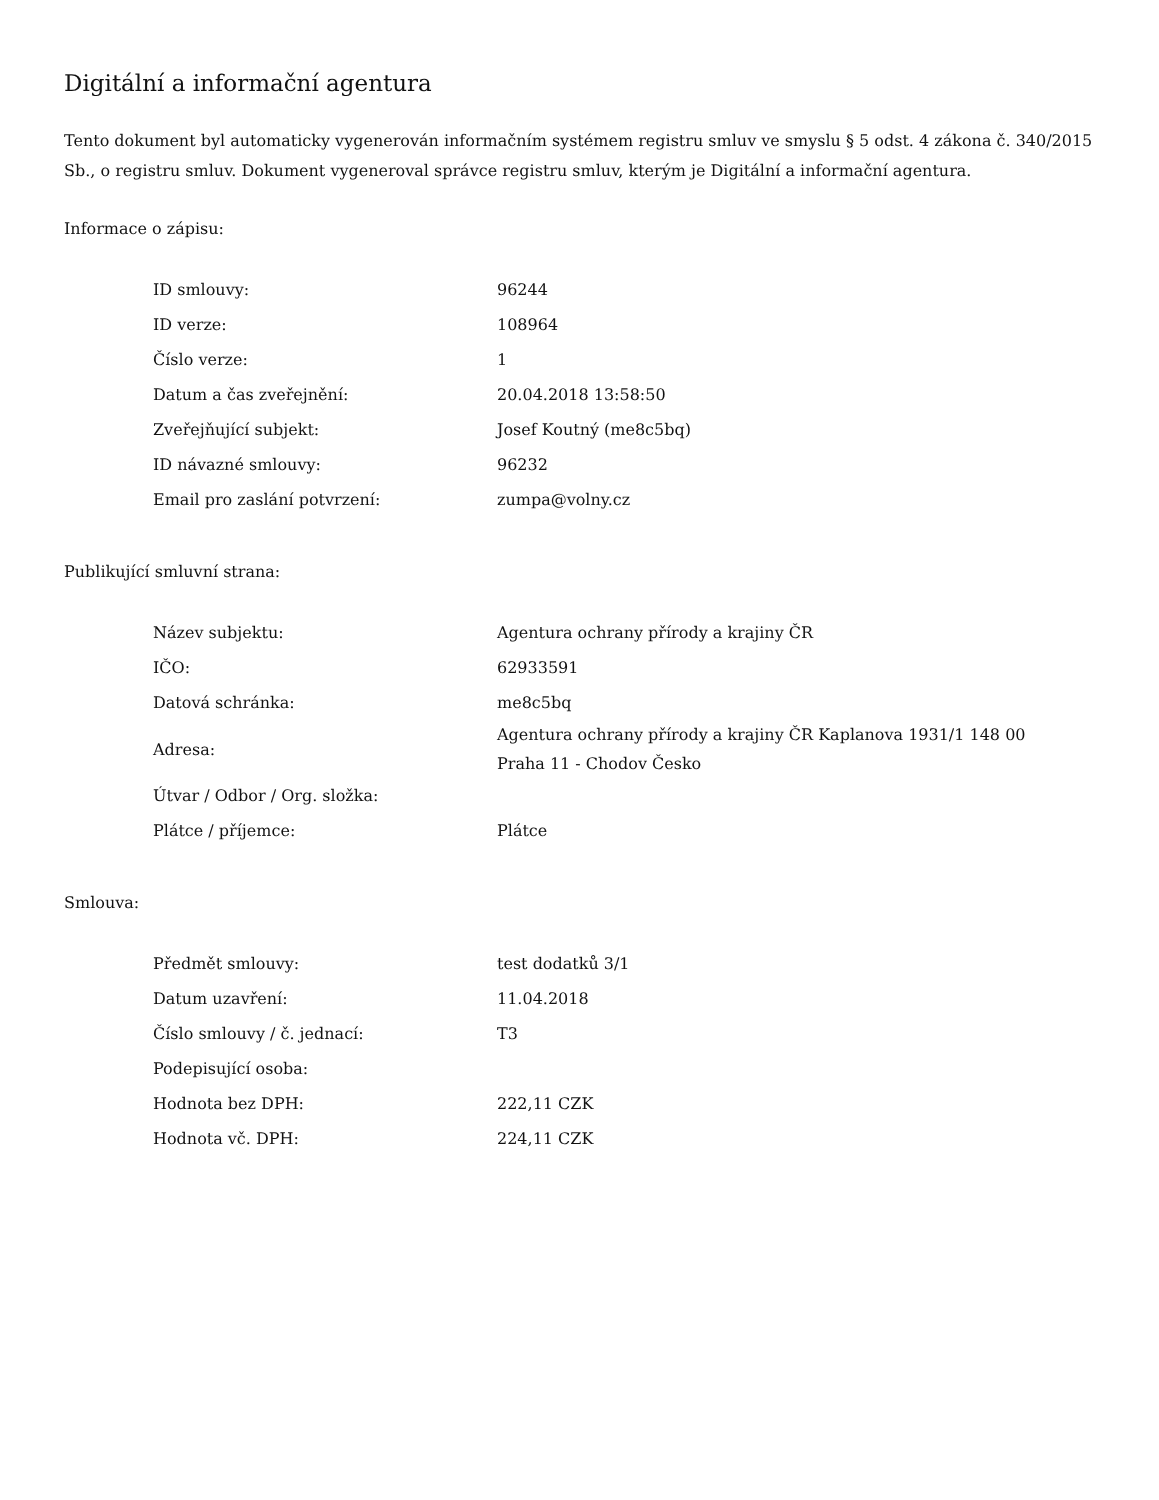Digitální a informační agentura
Tento dokument byl automaticky vygenerován informačním systémem registru smluv ve smyslu § 5 odst. 4 zákona č. 340/2015 Sb., o registru smluv. Dokument vygeneroval správce registru smluv, kterým je Digitální a informační agentura.
Informace o zápisu:
| ID smlouvy: | 96244 |
| ID verze: | 108964 |
| Číslo verze: | 1 |
| Datum a čas zveřejnění: | 20.04.2018 13:58:50 |
| Zveřejňující subjekt: | Josef Koutný (me8c5bq) |
| ID návazné smlouvy: | 96232 |
| Email pro zaslání potvrzení: | zumpa@volny.cz |
Publikující smluvní strana:
| Název subjektu: | Agentura ochrany přírody a krajiny ČR |
| IČO: | 62933591 |
| Datová schránka: | me8c5bq |
| Adresa: | Agentura ochrany přírody a krajiny ČR Kaplanova 1931/1 148 00 Praha 11 - Chodov Česko |
| Útvar / Odbor / Org. složka: | |
| Plátce / příjemce: | Plátce |
Smlouva:
| Předmět smlouvy: | test dodatků 3/1 |
| Datum uzavření: | 11.04.2018 |
| Číslo smlouvy / č. jednací: | T3 |
| Podepisující osoba: | |
| Hodnota bez DPH: | 222,11 CZK |
| Hodnota vč. DPH: | 224,11 CZK |